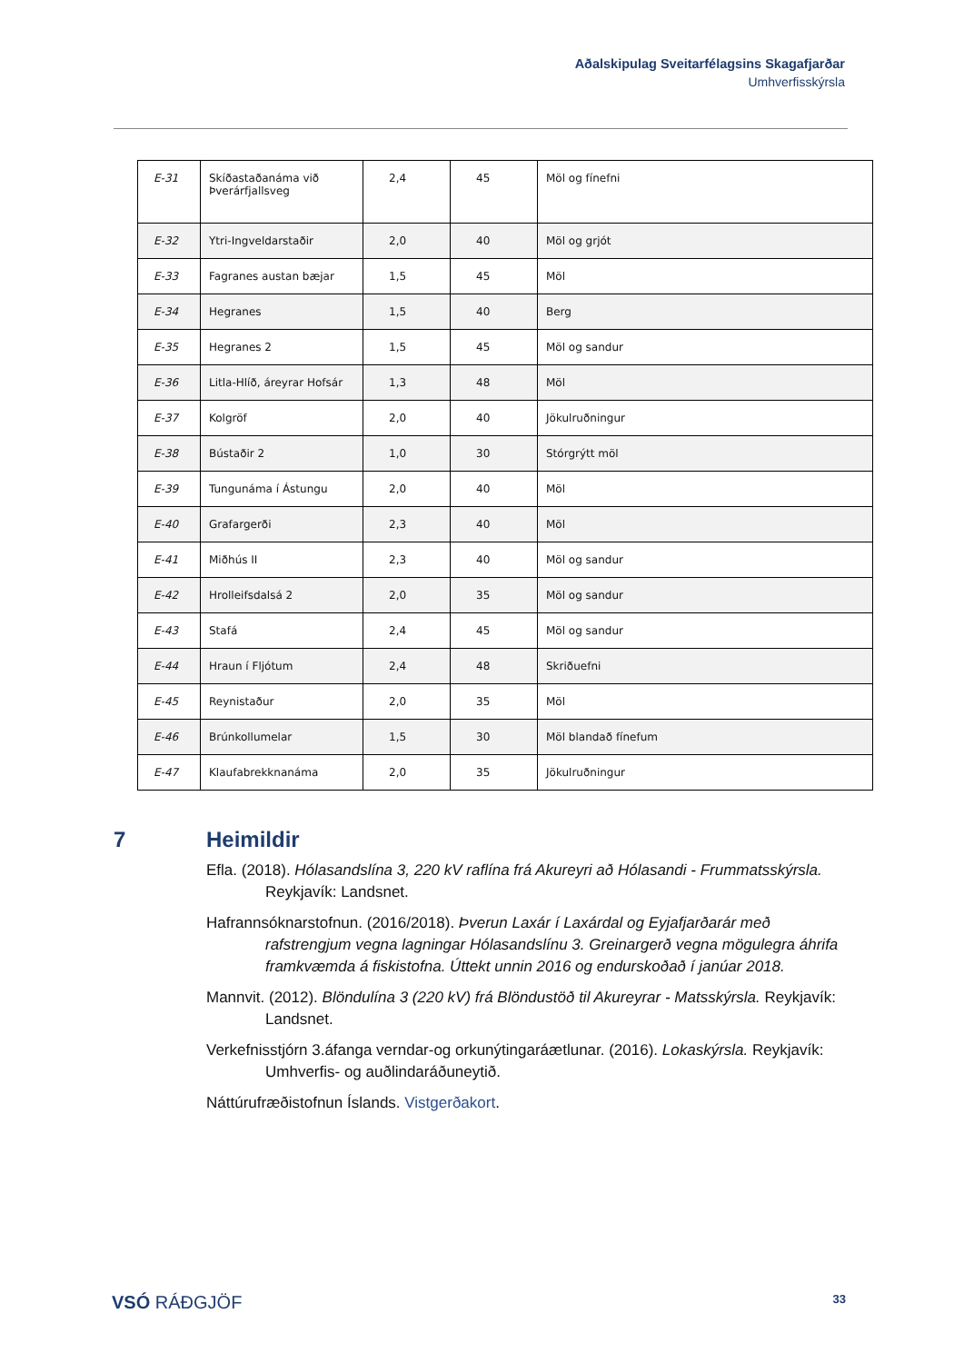Aðalskipulag Sveitarfélagsins Skagafjarðar
Umhverfisskýrsla
| E-31 | Skíðastaðanáma við Þverárfjallsveg | 2,4 | 45 | Möl og fínefni |
| E-32 | Ytri-Ingveldarstaðir | 2,0 | 40 | Möl og grjót |
| E-33 | Fagranes austan bæjar | 1,5 | 45 | Möl |
| E-34 | Hegranes | 1,5 | 40 | Berg |
| E-35 | Hegranes 2 | 1,5 | 45 | Möl og sandur |
| E-36 | Litla-Hlíð, áreyrar Hofsár | 1,3 | 48 | Möl |
| E-37 | Kolgröf | 2,0 | 40 | Jökulruðningur |
| E-38 | Bústaðir 2 | 1,0 | 30 | Stórgrýtt möl |
| E-39 | Tungunáma í Ástungu | 2,0 | 40 | Möl |
| E-40 | Grafargerði | 2,3 | 40 | Möl |
| E-41 | Miðhús II | 2,3 | 40 | Möl og sandur |
| E-42 | Hrolleifsdalsá 2 | 2,0 | 35 | Möl og sandur |
| E-43 | Stafá | 2,4 | 45 | Möl og sandur |
| E-44 | Hraun í Fljótum | 2,4 | 48 | Skriðuefni |
| E-45 | Reynistaður | 2,0 | 35 | Möl |
| E-46 | Brúnkollumelar | 1,5 | 30 | Möl blandað fínefum |
| E-47 | Klaufabrekknanáma | 2,0 | 35 | Jökulruðningur |
7 Heimildir
Efla. (2018). Hólasandslína 3, 220 kV raflína frá Akureyri að Hólasandi - Frummatsskýrsla. Reykjavík: Landsnet.
Hafrannsóknarstofnun. (2016/2018). Þverun Laxár í Laxárdal og Eyjafjarðarár með rafstrengjum vegna lagningar Hólasandslínu 3. Greinargerð vegna mögulegra áhrifa framkvæmda á fiskistofna. Úttekt unnin 2016 og endurskoðað í janúar 2018.
Mannvit. (2012). Blöndulína 3 (220 kV) frá Blöndustöð til Akureyrar - Matsskýrsla. Reykjavík: Landsnet.
Verkefnisstjórn 3.áfanga verndar-og orkunýtingaráætlunar. (2016). Lokaskýrsla. Reykjavík: Umhverfis- og auðlindaráðuneytið.
Náttúrufræðistofnun Íslands. Vistgerðakort.
VSÓ RÁÐGJÖF 33